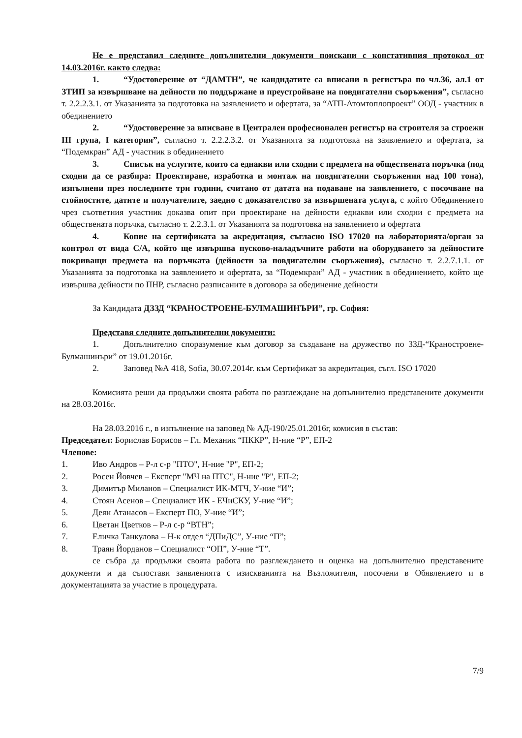Не е представил следните допълнителни документи поискани с констативния протокол от 14.03.2016г. както следва:
1. “Удостоверение от “ДАМТН”, че кандидатите са вписани в регистъра по чл.36, ал.1 от ЗТИП за извършване на дейности по поддържане и преустройване на повдигателни съоръжения”, съгласно т. 2.2.2.3.1. от Указанията за подготовка на заявлението и офертата, за “АТП-Атомтоплопроект” ООД - участник в обединението
2. “Удостоверение за вписване в Централен професионален регистър на строителя за строежи III група, I категория”, съгласно т. 2.2.2.3.2. от Указанията за подготовка на заявлението и офертата, за “Подемкран” АД - участник в обединението
3. Списък на услугите, които са еднакви или сходни с предмета на обществената поръчка (под сходни да се разбира: Проектиране, изработка и монтаж на повдигателни съоръжения над 100 тона), изпълнени през последните три години, считано от датата на подаване на заявлението, с посочване на стойностите, датите и получателите, заедно с доказателство за извършената услуга, с който Обединението чрез съответния участник доказва опит при проектиране на дейности еднакви или сходни с предмета на обществената поръчка, съгласно т. 2.2.3.1. от Указанията за подготовка на заявлението и офертата
4. Копие на сертификата за акредитация, съгласно ISO 17020 на лабораторията/орган за контрол от вида С/А, който ще извършва пусково-наладъчните работи на оборудването за дейностите покриващи предмета на поръчката (дейности за повдигателни съоръжения), съгласно т. 2.2.7.1.1. от Указанията за подготовка на заявлението и офертата, за “Подемкран” АД - участник в обединението, който ще извършва дейности по ПНР, съгласно разписаните в договора за обединение дейности
За Кандидата ДЗЗД “КРАНОСТРОЕНЕ-БУЛМАШИНЪРИ”, гр. София:
Представя следните допълнителни документи:
1. Допълнително споразумение към договор за създаване на дружество по ЗЗД-“Краностроене-Булмашинъри” от 19.01.2016г.
2. Заповед №А 418, Sofia, 30.07.2014г. към Сертификат за акредитация, съгл. ISO 17020
Комисията реши да продължи своята работа по разглеждане на допълнително представените документи на 28.03.2016г.
На 28.03.2016 г., в изпълнение на заповед № АД-190/25.01.2016г, комисия в състав:
Председател: Борислав Борисов – Гл. Механик “ПККР”, Н-ние “Р”, ЕП-2
Членове:
1. Иво Андров – Р-л с-р "ПТО", Н-ние "Р", ЕП-2;
2. Росен Йовчев – Експерт "МЧ на ПТС", Н-ние "Р", ЕП-2;
3. Димитър Миланов – Специалист ИК-МТЧ, У-ние “И”;
4. Стоян Асенов – Специалист ИК - ЕЧиСКУ, У-ние “И”;
5. Деян Атанасов – Експерт ПО, У-ние “И”;
6. Цветан Цветков – Р-л с-р “ВТН”;
7. Еличка Танкулова – Н-к отдел “ДПиДС”, У-ние “П”;
8. Траян Йорданов – Специалист “ОП”, У-ние “Т”.
се събра да продължи своята работа по разглеждането и оценка на допълнително представените документи и да съпостави заявленията с изискванията на Възложителя, посочени в Обявлението и в документацията за участие в процедурата.
7/9